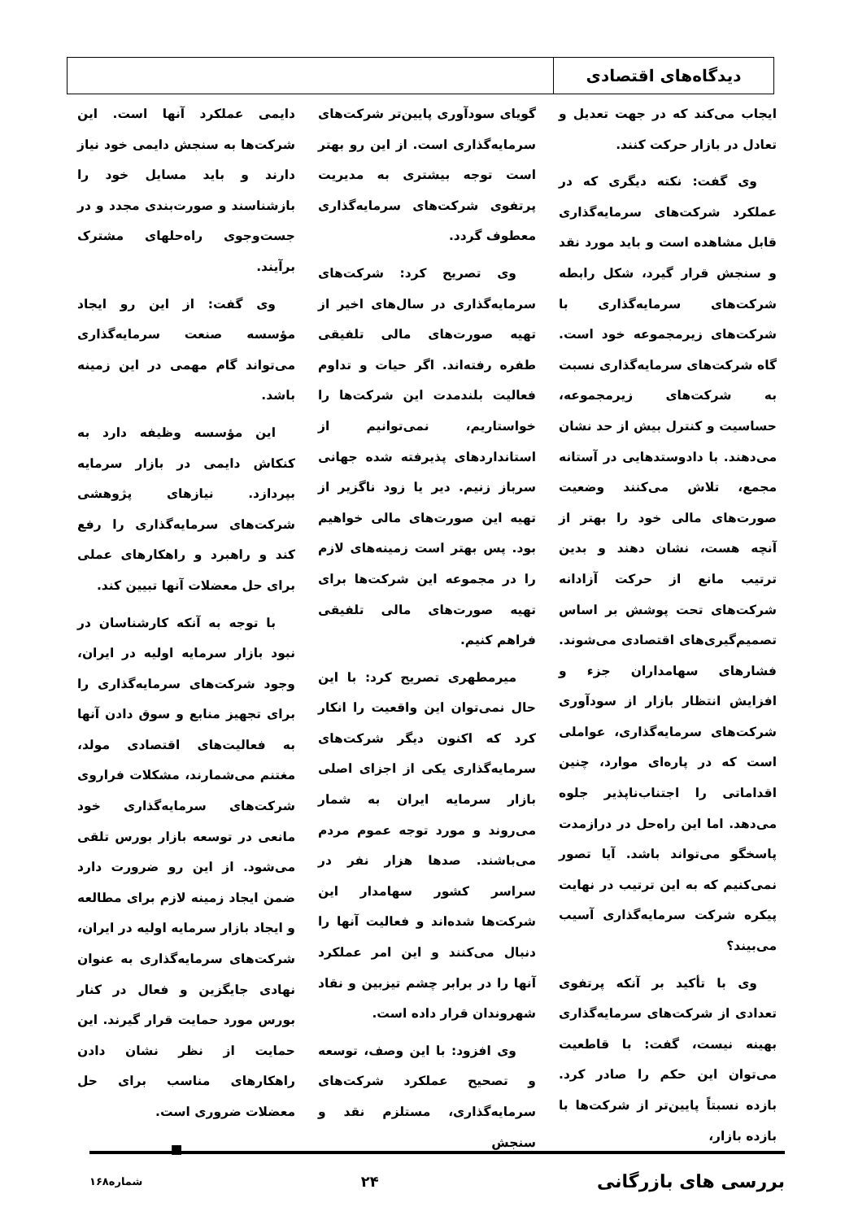دیدگاه‌های اقتصادی
ایجاب می‌کند که در جهت تعدیل و تعادل در بازار حرکت کنند.
وی گفت: نکته دیگری که در عملکرد شرکت‌های سرمایه‌گذاری قابل مشاهده است و باید مورد نقد و سنجش قرار گیرد، شکل رابطه شرکت‌های سرمایه‌گذاری با شرکت‌های زیرمجموعه خود است. گاه شرکت‌های سرمایه‌گذاری نسبت به شرکت‌های زیرمجموعه، حساسیت و کنترل بیش از حد نشان می‌دهند. با دادوستدهایی در آستانه مجمع، تلاش می‌کنند وضعیت صورت‌های مالی خود را بهتر از آنچه هست، نشان دهند و بدین ترتیب مانع از حرکت آزادانه شرکت‌های تحت پوشش بر اساس تصمیم‌گیری‌های اقتصادی می‌شوند. فشارهای سهامداران جزء و افزایش انتظار بازار از سودآوری شرکت‌های سرمایه‌گذاری، عواملی است که در پاره‌ای موارد، چنین اقداماتی را اجتناب‌ناپذیر جلوه می‌دهد. اما این راه‌حل در درازمدت پاسخگو می‌تواند باشد. آیا تصور نمی‌کنیم که به این ترتیب در نهایت پیکره شرکت سرمایه‌گذاری آسیب می‌بیند؟
وی با تأکید بر آنکه پرتفوی تعدادی از شرکت‌های سرمایه‌گذاری بهینه نیست، گفت: با قاطعیت می‌توان این حکم را صادر کرد. بازده نسبتاً پایین‌تر از شرکت‌ها با بازده بازار،
گویای سودآوری پایین‌تر شرکت‌های سرمایه‌گذاری است. از این رو بهتر است توجه بیشتری به مدیریت پرتفوی شرکت‌های سرمایه‌گذاری معطوف گردد.
وی تصریح کرد: شرکت‌های سرمایه‌گذاری در سال‌های اخیر از تهیه صورت‌های مالی تلفیقی طفره رفته‌اند. اگر حیات و تداوم فعالیت بلندمدت این شرکت‌ها را خواستاریم، نمی‌توانیم از استانداردهای پذیرفته شده جهانی سرباز زنیم. دیر یا زود ناگزیر از تهیه این صورت‌های مالی خواهیم بود. پس بهتر است زمینه‌های لازم را در مجموعه این شرکت‌ها برای تهیه صورت‌های مالی تلفیقی فراهم کنیم.
میرمطهری تصریح کرد: با این حال نمی‌توان این واقعیت را انکار کرد که اکنون دیگر شرکت‌های سرمایه‌گذاری یکی از اجزای اصلی بازار سرمایه ایران به شمار می‌روند و مورد توجه عموم مردم می‌باشند. صدها هزار نفر در سراسر کشور سهامدار این شرکت‌ها شده‌اند و فعالیت آنها را دنبال می‌کنند و این امر عملکرد آنها را در برابر چشم تیزبین و نقاد شهروندان قرار داده است.
وی افزود: با این وصف، توسعه و تصحیح عملکرد شرکت‌های سرمایه‌گذاری، مستلزم نقد و سنجش
دایمی عملکرد آنها است. این شرکت‌ها به سنجش دایمی خود نیاز دارند و باید مسایل خود را بازشناسند و صورت‌بندی مجدد و در جست‌وجوی راه‌حلهای مشترک برآیند.
وی گفت: از این رو ایجاد مؤسسه صنعت سرمایه‌گذاری می‌تواند گام مهمی در این زمینه باشد.
این مؤسسه وظیفه دارد به کنکاش دایمی در بازار سرمایه بپردازد. نیازهای پژوهشی شرکت‌های سرمایه‌گذاری را رفع کند و راهبرد و راهکارهای عملی برای حل معضلات آنها تبیین کند.
با توجه به آنکه کارشناسان در نبود بازار سرمایه اولیه در ایران، وجود شرکت‌های سرمایه‌گذاری را برای تجهیز منابع و سوق دادن آنها به فعالیت‌های اقتصادی مولد، مغتنم می‌شمارند، مشکلات فراروی شرکت‌های سرمایه‌گذاری خود مانعی در توسعه بازار بورس تلقی می‌شود. از این رو ضرورت دارد ضمن ایجاد زمینه لازم برای مطالعه و ایجاد بازار سرمایه اولیه در ایران، شرکت‌های سرمایه‌گذاری به عنوان نهادی جایگزین و فعال در کنار بورس مورد حمایت قرار گیرند. این حمایت از نظر نشان دادن راهکارهای مناسب برای حل معضلات ضروری است.
■
بررسی های بازرگانی ۲۴ شماره۱۶۸